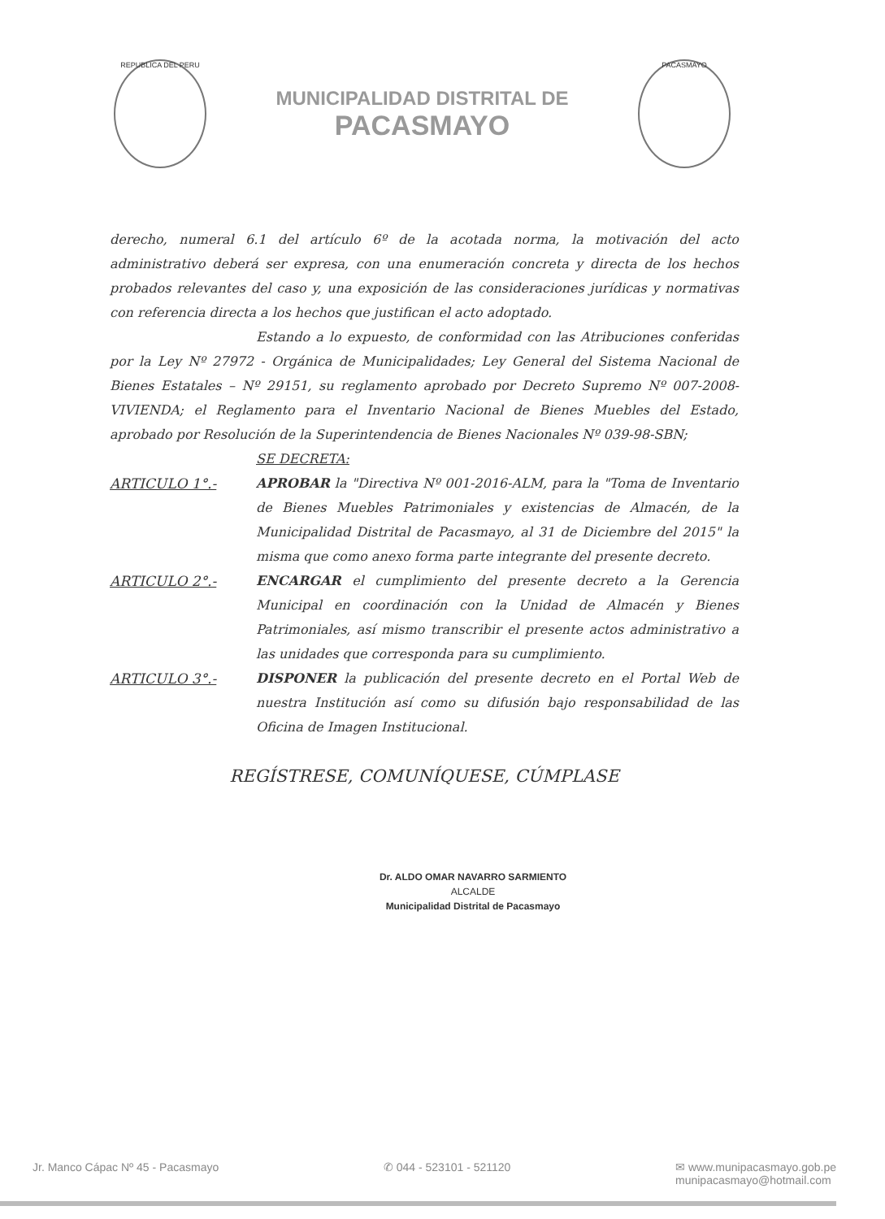REPUBLICA DEL PERU
MUNICIPALIDAD DISTRITAL DE
PACASMAYO
PACASMAYO
derecho, numeral 6.1 del artículo 6º de la acotada norma, la motivación del acto administrativo deberá ser expresa, con una enumeración concreta y directa de los hechos probados relevantes del caso y, una exposición de las consideraciones jurídicas y normativas con referencia directa a los hechos que justifican el acto adoptado.
Estando a lo expuesto, de conformidad con las Atribuciones conferidas por la Ley Nº 27972 - Orgánica de Municipalidades; Ley General del Sistema Nacional de Bienes Estatales – Nº 29151, su reglamento aprobado por Decreto Supremo Nº 007-2008-VIVIENDA; el Reglamento para el Inventario Nacional de Bienes Muebles del Estado, aprobado por Resolución de la Superintendencia de Bienes Nacionales Nº 039-98-SBN;
SE DECRETA:
ARTICULO 1°.- APROBAR la "Directiva Nº 001-2016-ALM, para la "Toma de Inventario de Bienes Muebles Patrimoniales y existencias de Almacén, de la Municipalidad Distrital de Pacasmayo, al 31 de Diciembre del 2015" la misma que como anexo forma parte integrante del presente decreto.
ARTICULO 2°.- ENCARGAR el cumplimiento del presente decreto a la Gerencia Municipal en coordinación con la Unidad de Almacén y Bienes Patrimoniales, así mismo transcribir el presente actos administrativo a las unidades que corresponda para su cumplimiento.
ARTICULO 3°.- DISPONER la publicación del presente decreto en el Portal Web de nuestra Institución así como su difusión bajo responsabilidad de las Oficina de Imagen Institucional.
REGÍSTRESE, COMUNÍQUESE, CÚMPLASE
Dr. ALDO OMAR NAVARRO SARMIENTO
ALCALDE
Municipalidad Distrital de Pacasmayo
Jr. Manco Cápac Nº 45 - Pacasmayo ✆ 044 - 523101 - 521120 ✉ www.munipacasmayo.gob.pe
munipacasmayo@hotmail.com